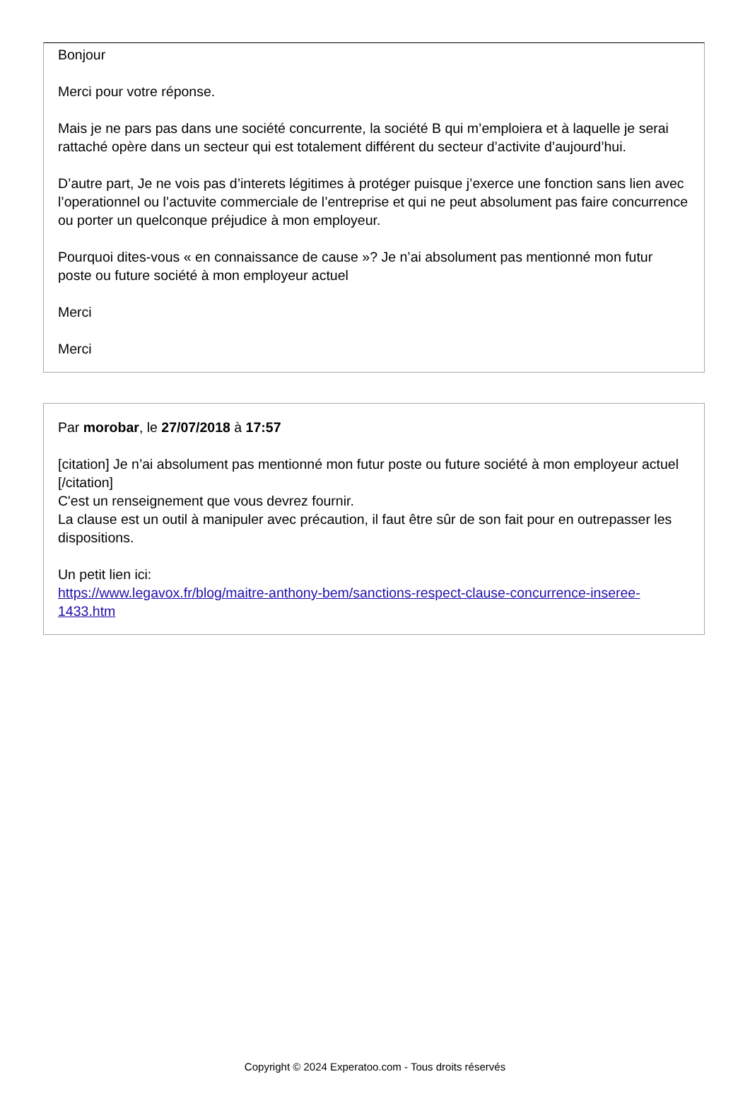Bonjour
Merci pour votre réponse.
Mais je ne pars pas dans une société concurrente, la société B qui m’emploiera et à laquelle je serai rattaché opère dans un secteur qui est totalement différent du secteur d’activite d’aujourd’hui.
D’autre part, Je ne vois pas d’interets légitimes à protéger puisque j’exerce une fonction sans lien avec l’operationnel ou l’actuvite commerciale de l’entreprise et qui ne peut absolument pas faire concurrence ou porter un quelconque préjudice à mon employeur.
Pourquoi dites-vous « en connaissance de cause »? Je n’ai absolument pas mentionné mon futur poste ou future société à mon employeur actuel
Merci
Merci
Par morobar, le 27/07/2018 à 17:57
[citation] Je n’ai absolument pas mentionné mon futur poste ou future société à mon employeur actuel [/citation]
C'est un renseignement que vous devrez fournir.
La clause est un outil à manipuler avec précaution, il faut être sûr de son fait pour en outrepasser les dispositions.
Un petit lien ici:
https://www.legavox.fr/blog/maitre-anthony-bem/sanctions-respect-clause-concurrence-inseree-1433.htm
Copyright © 2024 Experatoo.com - Tous droits réservés